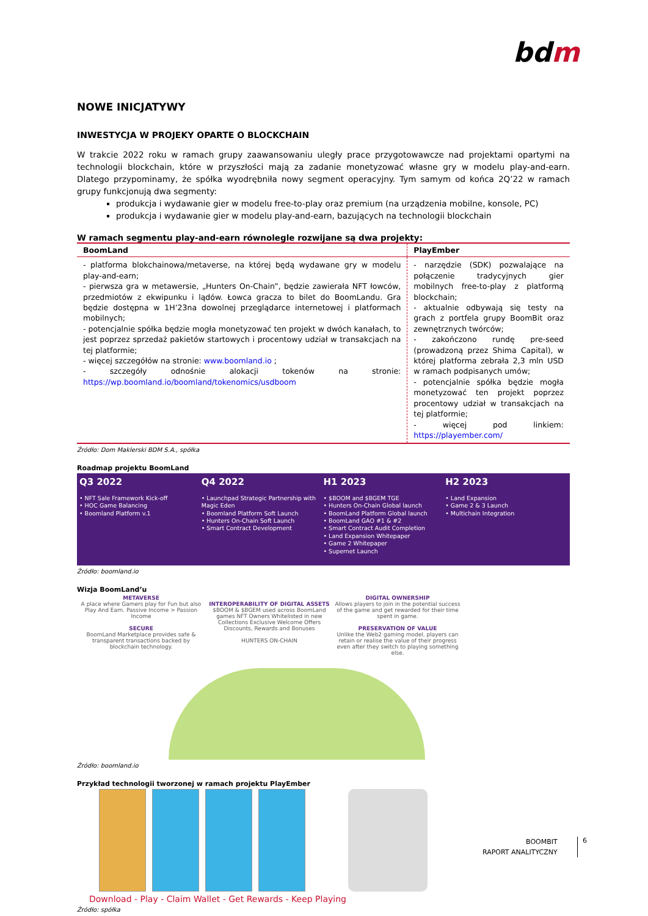bdm
NOWE INICJATYWY
INWESTYCJA W PROJEKY OPARTE O BLOCKCHAIN
W trakcie 2022 roku w ramach grupy zaawansowaniu uległy prace przygotowawcze nad projektami opartymi na technologii blockchain, które w przyszłości mają za zadanie monetyzować własne gry w modelu play-and-earn. Dlatego przypominamy, że spółka wyodrębniła nowy segment operacyjny. Tym samym od końca 2Q’22 w ramach grupy funkcjonują dwa segmenty:
produkcja i wydawanie gier w modelu free-to-play oraz premium (na urządzenia mobilne, konsole, PC)
produkcja i wydawanie gier w modelu play-and-earn, bazujących na technologii blockchain
W ramach segmentu play-and-earn równolegle rozwijane są dwa projekty:
| BoomLand | PlayEmber |
| --- | --- |
| - platforma blokchainowa/metaverse, na której będą wydawane gry w modelu play-and-earn; - pierwsza gra w metawersie, „Hunters On-Chain”, będzie zawierała NFT łowców, przedmiotów z ekwipunku i lądów. Łowca gracza to bilet do BoomLandu. Gra będzie dostępna w 1H’23na dowolnej przeglądarce internetowej i platformach mobilnych; - potencjalnie spółka będzie mogła monetyzować ten projekt w dwóch kanałach, to jest poprzez sprzedaż pakietów startowych i procentowy udział w transakcjach na tej platformie; - więcej szczegółów na stronie: www.boomland.io ; - szczegóły odnośnie alokacji tokenów na stronie: https://wp.boomland.io/boomland/tokenomics/usdboom | - narzędzie (SDK) pozwalające na połączenie tradycyjnych gier mobilnych free-to-play z platformą blockchain; - aktualnie odbywają się testy na grach z portfela grupy BoomBit oraz zewnętrznych twórców; - zakończono rundę pre-seed (prowadzoną przez Shima Capital), w której platforma zebrała 2,3 mln USD w ramach podpisanych umów; - potencjalnie spółka będzie mogła monetyzować ten projekt poprzez procentowy udział w transakcjach na tej platformie; - więcej pod linkiem: https://playember.com/ |
Źródło: Dom Maklerski BDM S.A., spółka
Roadmap projektu BoomLand
Q3 2022
• NFT Sale Framework Kick-off
• HOC Game Balancing
• Boomland Platform v.1
Q4 2022
• Launchpad Strategic Partnership with Magic Eden
• Boomland Platform Soft Launch
• Hunters On-Chain Soft Launch
• Smart Contract Development
H1 2023
• $BOOM and $BGEM TGE
• Hunters On-Chain Global launch
• BoomLand Platform Global launch
• BoomLand GAO #1 & #2
• Smart Contract Audit Completion
• Land Expansion Whitepaper
• Game 2 Whitepaper
• Supernet Launch
H2 2023
• Land Expansion
• Game 2 & 3 Launch
• Multichain Integration
Źródło: boomland.io
Wizja BoomLand’u
METAVERSE
A place where Gamers play for Fun but also Play And Earn. Passive Income > Passion Income
SECURE
BoomLand Marketplace provides safe & transparent transactions backed by blockchain technology.
INTEROPERABILITY OF DIGITAL ASSETS
$BOOM & $BGEM used across BoomLand games NFT Owners Whitelisted in new Collections Exclusive Welcome Offers Discounts, Rewards and Bonuses
HUNTERS ON-CHAIN
DIGITAL OWNERSHIP
Allows players to join in the potential success of the game and get rewarded for their time spent in game.
PRESERVATION OF VALUE
Unlike the Web2 gaming model, players can retain or realise the value of their progress even after they switch to playing something else.
Źródło: boomland.io
Przykład technologii tworzonej w ramach projektu PlayEmber
Download - Play - Claim Wallet - Get Rewards - Keep Playing
Źródło: spółka
BOOMBIT
RAPORT ANALITYCZNY
6